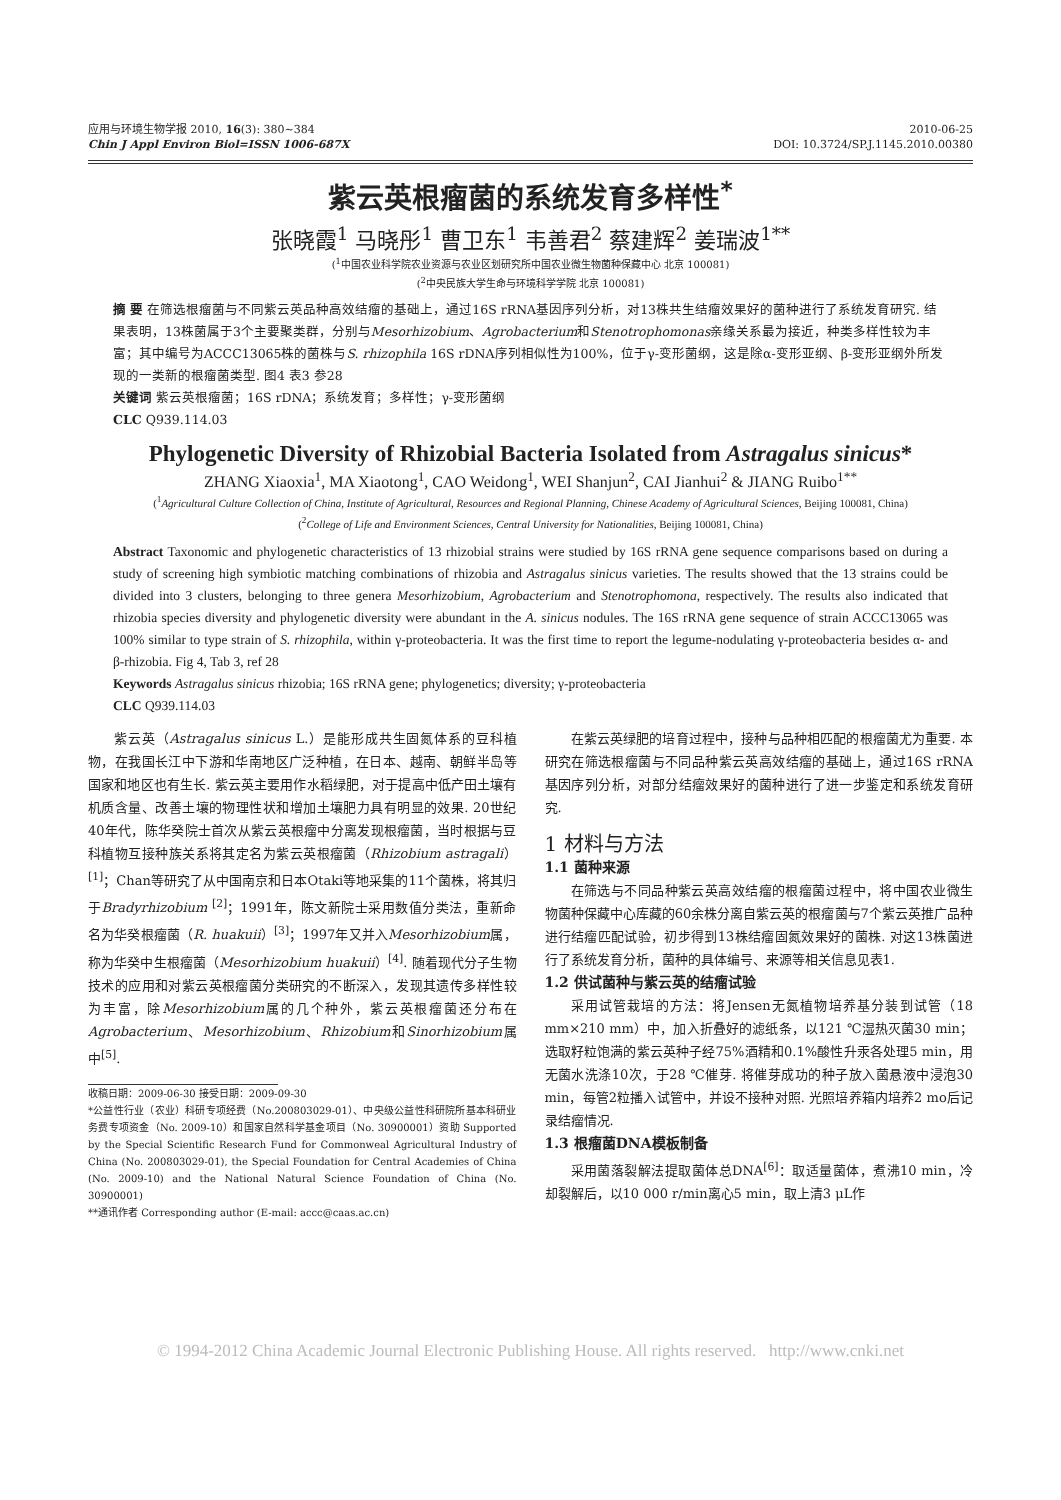应用与环境生物学报 2010, 16(3): 380~384
Chin J Appl Environ Biol=ISSN 1006-687X
2010-06-25
DOI: 10.3724/SP.J.1145.2010.00380
紫云英根瘤菌的系统发育多样性<sup>*</sup>
张晓霞<sup>1</sup> 马晓彤<sup>1</sup> 曹卫东<sup>1</sup> 韦善君<sup>2</sup> 蔡建辉<sup>2</sup> 姜瑞波<sup>1**</sup>
(<sup>1</sup>中国农业科学院农业资源与农业区划研究所中国农业微生物菌种保藏中心 北京 100081)
(<sup>2</sup>中央民族大学生命与环境科学学院 北京 100081)
摘 要 在筛选根瘤菌与不同紫云英品种高效结瘤的基础上，通过16S rRNA基因序列分析，对13株共生结瘤效果好的菌种进行了系统发育研究. 结果表明，13株菌属于3个主要聚类群，分别与Mesorhizobium、Agrobacterium和Stenotrophomonas亲缘关系最为接近，种类多样性较为丰富；其中编号为ACCC13065株的菌株与S. rhizophila 16S rDNA序列相似性为100%，位于γ-变形菌纲，这是除α-变形亚纲、β-变形亚纲外所发现的一类新的根瘤菌类型. 图4 表3 参28
关键词 紫云英根瘤菌；16S rDNA；系统发育；多样性；γ-变形菌纲
CLC Q939.114.03
Phylogenetic Diversity of Rhizobial Bacteria Isolated from Astragalus sinicus*
ZHANG Xiaoxia<sup>1</sup>, MA Xiaotong<sup>1</sup>, CAO Weidong<sup>1</sup>, WEI Shanjun<sup>2</sup>, CAI Jianhui<sup>2</sup> & JIANG Ruibo<sup>1**</sup>
(<sup>1</sup>Agricultural Culture Collection of China, Institute of Agricultural, Resources and Regional Planning, Chinese Academy of Agricultural Sciences, Beijing 100081, China)
(<sup>2</sup>College of Life and Environment Sciences, Central University for Nationalities, Beijing 100081, China)
Abstract Taxonomic and phylogenetic characteristics of 13 rhizobial strains were studied by 16S rRNA gene sequence comparisons based on during a study of screening high symbiotic matching combinations of rhizobia and Astragalus sinicus varieties. The results showed that the 13 strains could be divided into 3 clusters, belonging to three genera Mesorhizobium, Agrobacterium and Stenotrophomona, respectively. The results also indicated that rhizobia species diversity and phylogenetic diversity were abundant in the A. sinicus nodules. The 16S rRNA gene sequence of strain ACCC13065 was 100% similar to type strain of S. rhizophila, within γ-proteobacteria. It was the first time to report the legume-nodulating γ-proteobacteria besides α- and β-rhizobia. Fig 4, Tab 3, ref 28
Keywords Astragalus sinicus rhizobia; 16S rRNA gene; phylogenetics; diversity; γ-proteobacteria
CLC Q939.114.03
紫云英（Astragalus sinicus L.）是能形成共生固氮体系的豆科植物，在我国长江中下游和华南地区广泛种植，在日本、越南、朝鲜半岛等国家和地区也有生长. 紫云英主要用作水稻绿肥，对于提高中低产田土壤有机质含量、改善土壤的物理性状和增加土壤肥力具有明显的效果. 20世纪40年代，陈华癸院士首次从紫云英根瘤中分离发现根瘤菌，当时根据与豆科植物互接种族关系将其定名为紫云英根瘤菌（Rhizobium astragali）<sup>[1]</sup>；Chan等研究了从中国南京和日本Otaki等地采集的11个菌株，将其归于Bradyrhizobium <sup>[2]</sup>；1991年，陈文新院士采用数值分类法，重新命名为华癸根瘤菌（R. huakuii）<sup>[3]</sup>；1997年又并入Mesorhizobium属，称为华癸中生根瘤菌（Mesorhizobium huakuii）<sup>[4]</sup>. 随着现代分子生物技术的应用和对紫云英根瘤菌分类研究的不断深入，发现其遗传多样性较为丰富，除Mesorhizobium属的几个种外，紫云英根瘤菌还分布在Agrobacterium、Mesorhizobium、Rhizobium和Sinorhizobium属中<sup>[5]</sup>.
收稿日期：2009-06-30 接受日期：2009-09-30
*公益性行业（农业）科研专项经费（No.200803029-01）、中央级公益性科研院所基本科研业务费专项资金（No. 2009-10）和国家自然科学基金项目（No. 30900001）资助 Supported by the Special Scientific Research Fund for Commonweal Agricultural Industry of China (No. 200803029-01), the Special Foundation for Central Academies of China (No. 2009-10) and the National Natural Science Foundation of China (No. 30900001)
**通讯作者 Corresponding author (E-mail: accc@caas.ac.cn)
在紫云英绿肥的培育过程中，接种与品种相匹配的根瘤菌尤为重要. 本研究在筛选根瘤菌与不同品种紫云英高效结瘤的基础上，通过16S rRNA基因序列分析，对部分结瘤效果好的菌种进行了进一步鉴定和系统发育研究.
1 材料与方法
1.1 菌种来源
在筛选与不同品种紫云英高效结瘤的根瘤菌过程中，将中国农业微生物菌种保藏中心库藏的60余株分离自紫云英的根瘤菌与7个紫云英推广品种进行结瘤匹配试验，初步得到13株结瘤固氮效果好的菌株. 对这13株菌进行了系统发育分析，菌种的具体编号、来源等相关信息见表1.
1.2 供试菌种与紫云英的结瘤试验
采用试管栽培的方法：将Jensen无氮植物培养基分装到试管（18 mm×210 mm）中，加入折叠好的滤纸条，以121 ℃湿热灭菌30 min；选取籽粒饱满的紫云英种子经75%酒精和0.1%酸性升汞各处理5 min，用无菌水洗涤10次，于28 ℃催芽. 将催芽成功的种子放入菌悬液中浸泡30 min，每管2粒播入试管中，并设不接种对照. 光照培养箱内培养2 mo后记录结瘤情况.
1.3 根瘤菌DNA模板制备
采用菌落裂解法提取菌体总DNA<sup>[6]</sup>：取适量菌体，煮沸10 min，冷却裂解后，以10 000 r/min离心5 min，取上清3 μL作
© 1994-2012 China Academic Journal Electronic Publishing House. All rights reserved. http://www.cnki.net